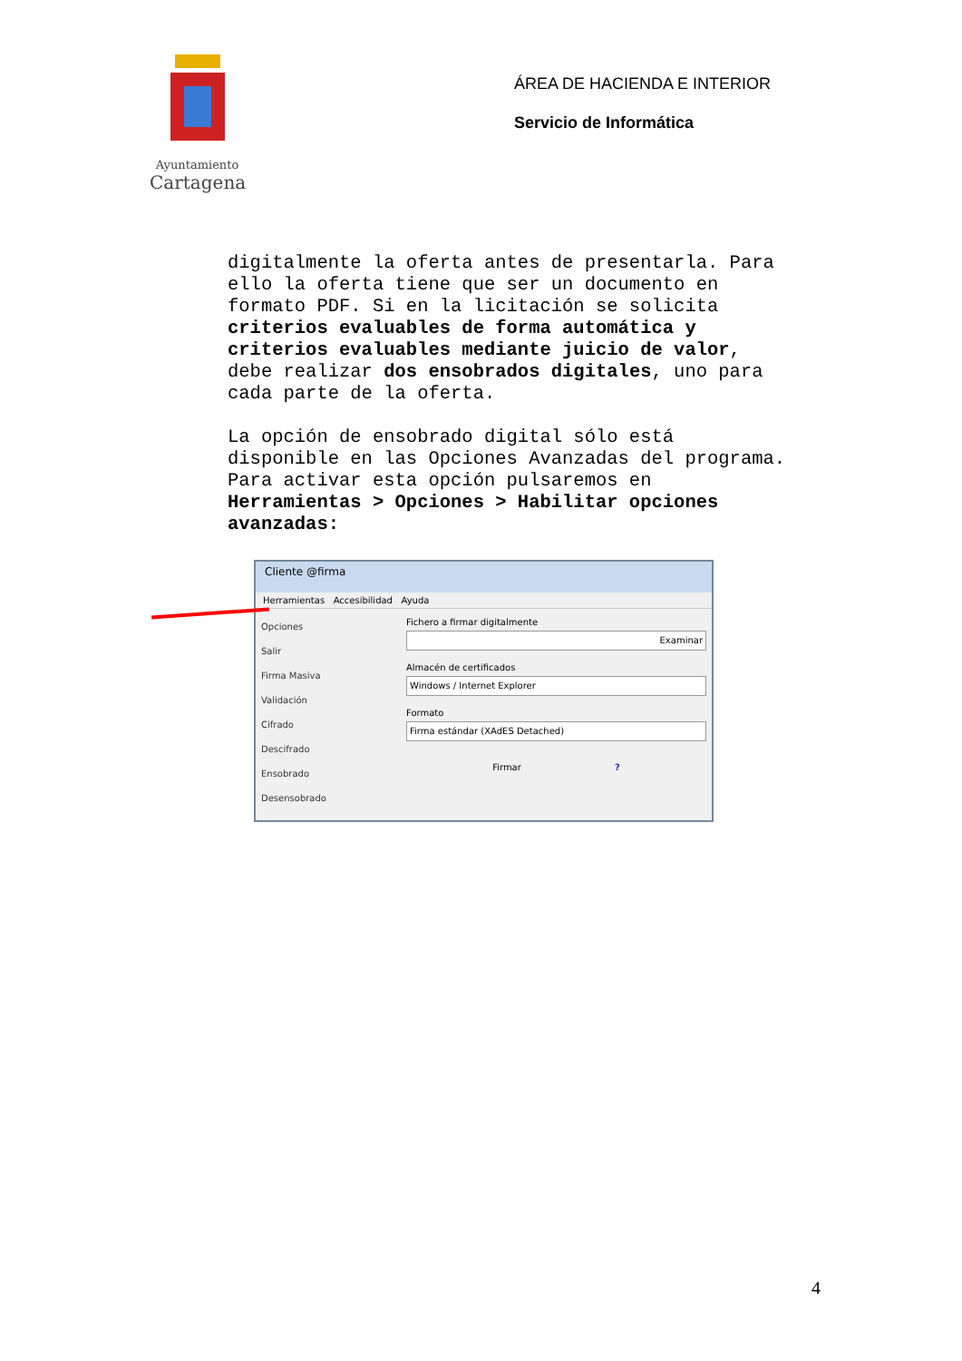Ayuntamiento
Cartagena
ÁREA DE HACIENDA E INTERIOR
Servicio de Informática
digitalmente la oferta antes de presentarla. Para ello la oferta tiene que ser un documento en formato PDF. Si en la licitación se solicita criterios evaluables de forma automática y criterios evaluables mediante juicio de valor, debe realizar dos ensobrados digitales, uno para cada parte de la oferta.
La opción de ensobrado digital sólo está disponible en las Opciones Avanzadas del programa. Para activar esta opción pulsaremos en Herramientas > Opciones > Habilitar opciones avanzadas:
Cliente @firma
Herramientas Accesibilidad Ayuda
Opciones
Salir
Firma Masiva
Validación
Cifrado
Descifrado
Ensobrado
Desensobrado
Fichero a firmar digitalmente
Examinar
Almacén de certificados
Windows / Internet Explorer
Formato
Firma estándar (XAdES Detached)
Firmar ?
4